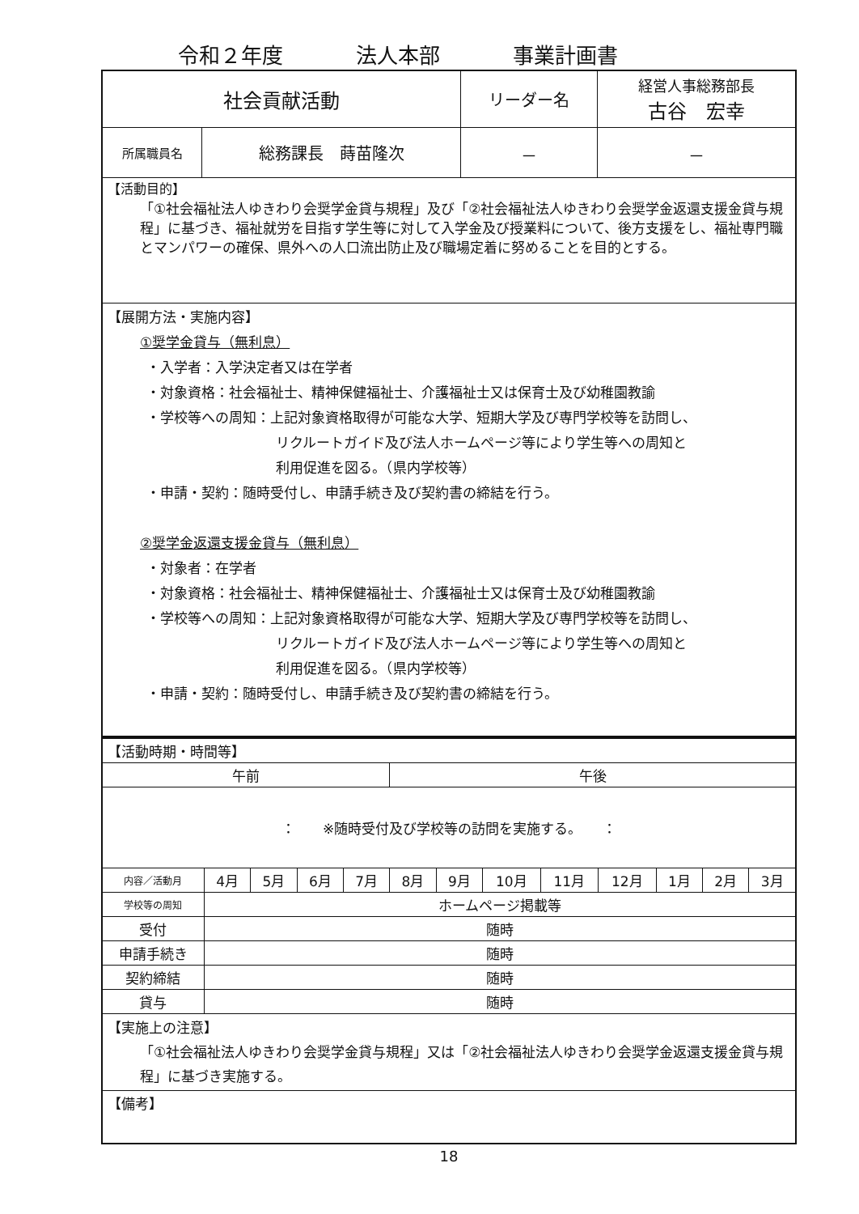令和２年度 法人本部 事業計画書
| 社会貢献活動 | | リーダー名 | 経営人事総務部長 古谷 宏幸 | |
| 所属職員名 | 総務課長 蒔苗隆次 | － | | － |
| 【活動目的】 「①社会福祉法人ゆきわり会奨学金貸与規程」及び「②社会福祉法人ゆきわり会奨学金返還支援金貸与規程」に基づき、福祉就労を目指す学生等に対して入学金及び授業料について、後方支援をし、福祉専門職とマンパワーの確保、県外への人口流出防止及び職場定着に努めることを目的とする。 | | | | |
| 【展開方法・実施内容】 ①奨学金貸与（無利息） ・入学者：入学決定者又は在学者 ・対象資格：社会福祉士、精神保健福祉士、介護福祉士又は保育士及び幼稚園教諭 ・学校等への周知：上記対象資格取得が可能な大学、短期大学及び専門学校等を訪問し、 リクルートガイド及び法人ホームページ等により学生等への周知と 利用促進を図る。（県内学校等） ・申請・契約：随時受付し、申請手続き及び契約書の締結を行う。 ②奨学金返還支援金貸与（無利息） ・対象者：在学者 ・対象資格：社会福祉士、精神保健福祉士、介護福祉士又は保育士及び幼稚園教諭 ・学校等への周知：上記対象資格取得が可能な大学、短期大学及び専門学校等を訪問し、 リクルートガイド及び法人ホームページ等により学生等への周知と 利用促進を図る。（県内学校等） ・申請・契約：随時受付し、申請手続き及び契約書の締結を行う。 | | | | |
| 【活動時期・時間等】 | | | | | | | | | | | | |
| 午前 | | | | | 午後 | | | | | | | |
| ： ※随時受付及び学校等の訪問を実施する。 ： | | | | | | | | | | | | |
| 内容／活動月 | 4月 | 5月 | 6月 | 7月 | 8月 | 9月 | 10月 | 11月 | 12月 | 1月 | 2月 | 3月 |
| 学校等の周知 | ホームページ掲載等 | | | | | | | | | | | |
| 受付 | 随時 | | | | | | | | | | | |
| 申請手続き | 随時 | | | | | | | | | | | |
| 契約締結 | 随時 | | | | | | | | | | | |
| 貸与 | 随時 | | | | | | | | | | | |
| 【実施上の注意】 「①社会福祉法人ゆきわり会奨学金貸与規程」又は「②社会福祉法人ゆきわり会奨学金返還支援金貸与規程」に基づき実施する。 | | | | | | | | | | | | |
| 【備考】 | | | | | | | | | | | | |
18